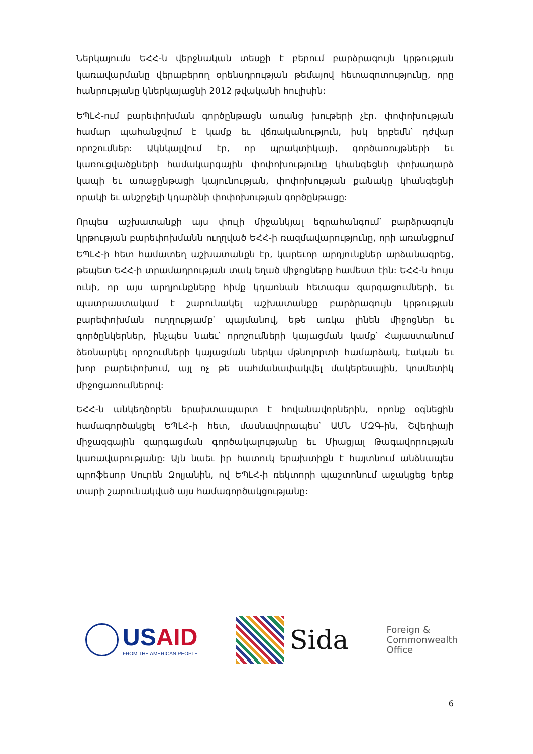Ներկայումս ԵՀՀ-ն վերջնական տեսքի է բերում բարձրագույն կրթության կառավարմանը վերաբերող օրենսդրության թեմայով հետազոտությունը, որը հանրությանը կներկայացնի 2012 թվականի հուլիսին:
ԵՊԼՀ-ում բարեփոխման գործընթացն առանց խութերի չէր. փոփոխության համար պահանջվում է կամք եւ վճռականություն, իսկ երբեմն՝ դժվար որոշումներ: Ակնկալվում էր, որ պրակտիկայի, գործառույթների եւ կառուցվածքների համակարգային փոփոխությունը կհանգեցնի փոխադարձ կապի եւ առաջընթացի կայունության, փոփոխության քանակը կհանգեցնի որակի եւ անշրջելի կդարձնի փոփոխության գործընթացը:
Որպես աշխատանքի այս փուլի միջանկյալ եզրահանգում՝ բարձրագույն կրթության բարեփոխմանն ուղղված ԵՀՀ-ի ռազմավարությունը, որի առանցքում ԵՊԼՀ-ի հետ համատեղ աշխատանքն էր, կարեւոր արդյունքներ արձանագրեց, թեպետ ԵՀՀ-ի տրամադրության տակ եղած միջոցները համեստ էին: ԵՀՀ-ն հույս ունի, որ այս արդյունքները հիմք կդառնան հետագա զարգացումների, եւ պատրաստակամ է շարունակել աշխատանքը բարձրագույն կրթության բարեփոխման ուղղությամբ՝ պայմանով, եթե առկա լինեն միջոցներ եւ գործընկերներ, ինչպես նաեւ՝ որոշումների կայացման կամք՝ Հայաստանում ձեռնարկել որոշումների կայացման ներկա մթնոլորտի համարձակ, էական եւ խոր բարեփոխում, այլ ոչ թե սահմանափակվել մակերեսային, կոսմետիկ միջոցառումներով:
ԵՀՀ-ն անկեղծորեն երախտապարտ է հովանավորներին, որոնք օգնեցին համագործակցել ԵՊԼՀ-ի հետ, մասնավորապես՝ ԱՄՆ ՄԶԳ-ին, Շվեդիայի միջազգային զարգացման գործակալությանը եւ Միացյալ Թագավորության կառավարությանը: Այն նաեւ իր հատուկ երախտիքն է հայտնում անձնապես պրոֆեսոր Սուրեն Զոլյանին, ով ԵՊԼՀ-ի ռեկտորի պաշտոնում աջակցեց երեք տարի շարունակված այս համագործակցությանը:
US AID
FROM THE AMERICAN PEOPLE
Sida
Foreign &
Commonwealth
Office
6